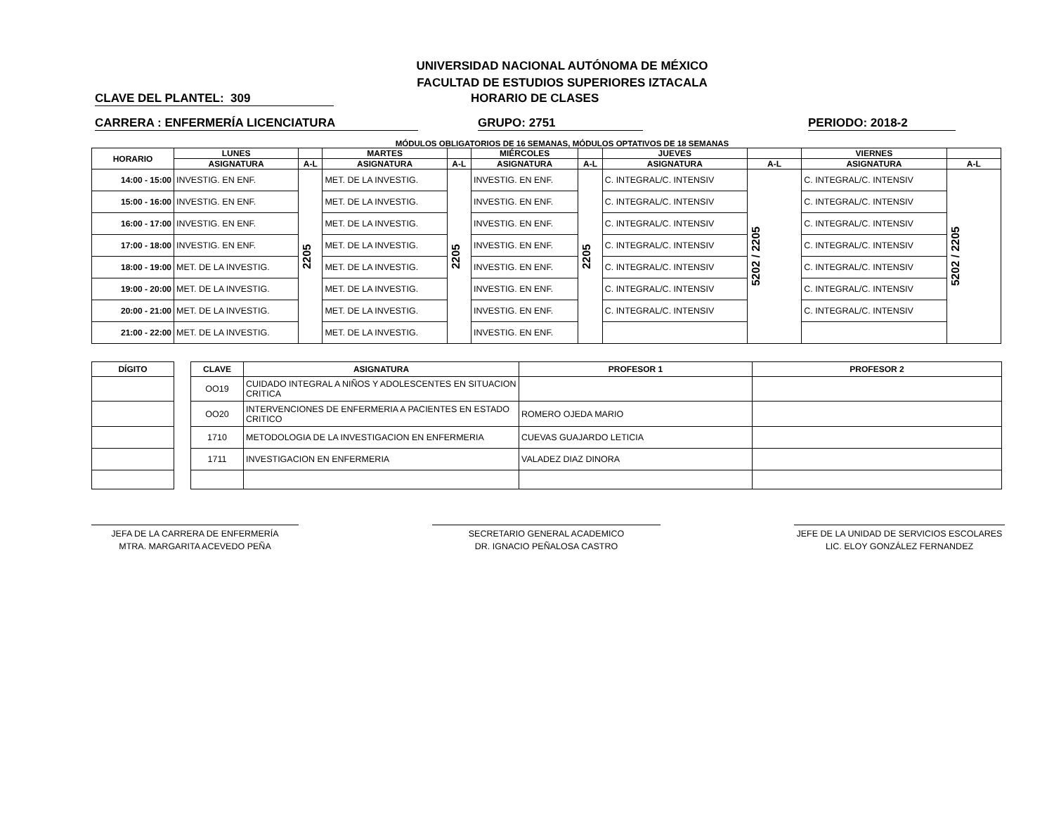UNIVERSIDAD NACIONAL AUTÓNOMA DE MÉXICO
FACULTAD DE ESTUDIOS SUPERIORES IZTACALA
CLAVE DEL PLANTEL: 309 HORARIO DE CLASES
CARRERA : ENFERMERÍA LICENCIATURA GRUPO: 2751 PERIODO: 2018-2
MÓDULOS OBLIGATORIOS DE 16 SEMANAS, MÓDULOS OPTATIVOS DE 18 SEMANAS
| HORARIO | LUNES | | MARTES | | MIÉRCOLES | | JUEVES | | VIERNES | |
| --- | --- | --- | --- | --- | --- | --- | --- | --- | --- | --- |
| | ASIGNATURA | A-L | ASIGNATURA | A-L | ASIGNATURA | A-L | ASIGNATURA | A-L | ASIGNATURA | A-L |
| 14:00 - 15:00 | INVESTIG. EN ENF. | 2205 | MET. DE LA INVESTIG. | 2205 | INVESTIG. EN ENF. | 2205 | C. INTEGRAL/C. INTENSIV | 5202 / 2205 | C. INTEGRAL/C. INTENSIV | 5202 / 2205 |
| 15:00 - 16:00 | INVESTIG. EN ENF. | | MET. DE LA INVESTIG. | | INVESTIG. EN ENF. | | C. INTEGRAL/C. INTENSIV | | C. INTEGRAL/C. INTENSIV | |
| 16:00 - 17:00 | INVESTIG. EN ENF. | | MET. DE LA INVESTIG. | | INVESTIG. EN ENF. | | C. INTEGRAL/C. INTENSIV | | C. INTEGRAL/C. INTENSIV | |
| 17:00 - 18:00 | INVESTIG. EN ENF. | | MET. DE LA INVESTIG. | | INVESTIG. EN ENF. | | C. INTEGRAL/C. INTENSIV | | C. INTEGRAL/C. INTENSIV | |
| 18:00 - 19:00 | MET. DE LA INVESTIG. | | MET. DE LA INVESTIG. | | INVESTIG. EN ENF. | | C. INTEGRAL/C. INTENSIV | | C. INTEGRAL/C. INTENSIV | |
| 19:00 - 20:00 | MET. DE LA INVESTIG. | | MET. DE LA INVESTIG. | | INVESTIG. EN ENF. | | C. INTEGRAL/C. INTENSIV | | C. INTEGRAL/C. INTENSIV | |
| 20:00 - 21:00 | MET. DE LA INVESTIG. | | MET. DE LA INVESTIG. | | INVESTIG. EN ENF. | | C. INTEGRAL/C. INTENSIV | | C. INTEGRAL/C. INTENSIV | |
| 21:00 - 22:00 | MET. DE LA INVESTIG. | | MET. DE LA INVESTIG. | | INVESTIG. EN ENF. | | | | | |
| DÍGITO |
| --- |
| CLAVE | ASIGNATURA | PROFESOR 1 | PROFESOR 2 |
| --- | --- | --- | --- |
| OO19 | CUIDADO INTEGRAL A NIÑOS Y ADOLESCENTES EN SITUACION CRITICA | | |
| OO20 | INTERVENCIONES DE ENFERMERIA A PACIENTES EN ESTADO CRITICO | ROMERO OJEDA MARIO | |
| 1710 | METODOLOGIA DE LA INVESTIGACION EN ENFERMERIA | CUEVAS GUAJARDO LETICIA | |
| 1711 | INVESTIGACION EN ENFERMERIA | VALADEZ DIAZ DINORA | |
JEFA DE LA CARRERA DE ENFERMERÍA
MTRA. MARGARITA ACEVEDO PEÑA
SECRETARIO GENERAL ACADEMICO
DR. IGNACIO PEÑALOSA CASTRO
JEFE DE LA UNIDAD DE SERVICIOS ESCOLARES
LIC. ELOY GONZÁLEZ FERNANDEZ